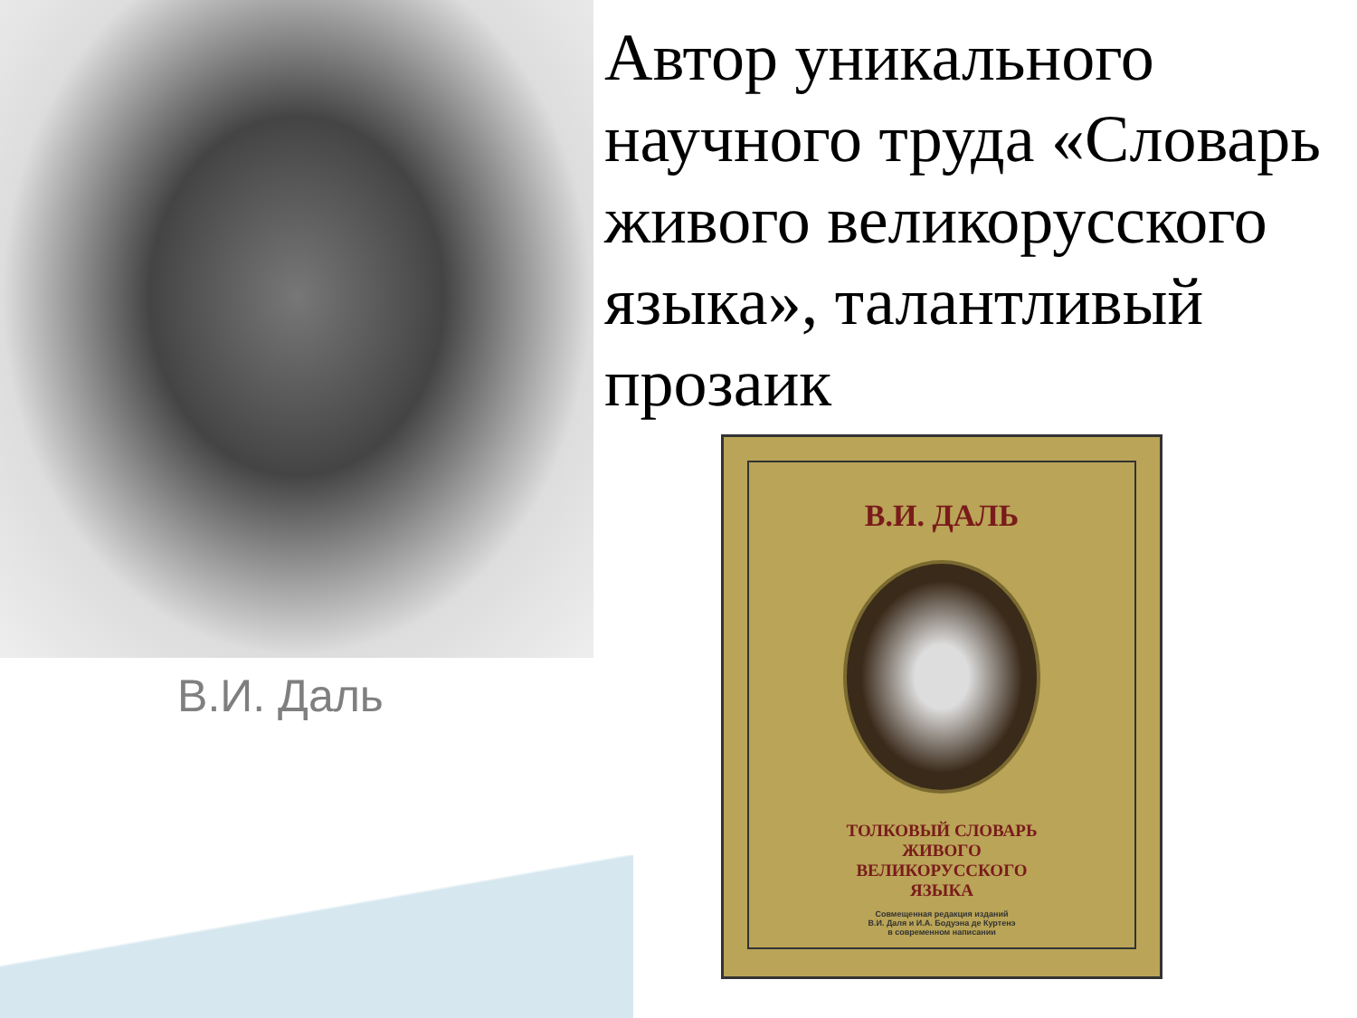Автор уникального научного труда «Словарь живого великорусского языка», талантливый прозаик
В.И. Даль
В.И. ДАЛЬ
ТОЛКОВЫЙ СЛОВАРЬ
ЖИВОГО
ВЕЛИКОРУССКОГО
ЯЗЫКА
Совмещенная редакция изданий
В.И. Даля и И.А. Бодуэна де Куртенэ
в современном написании